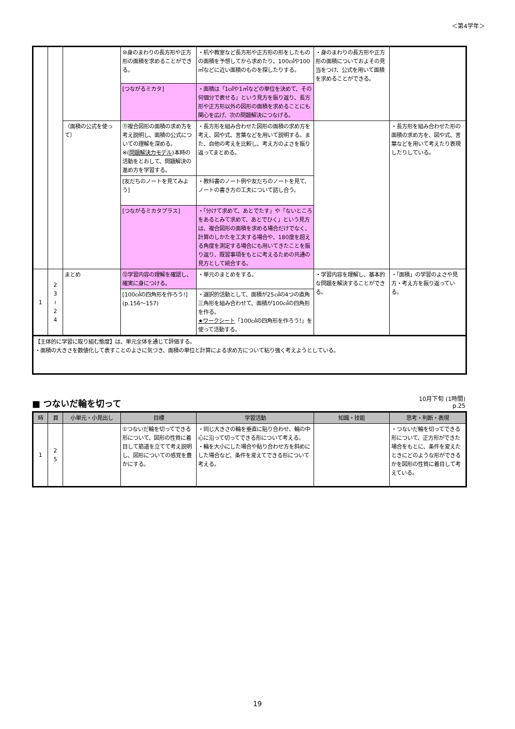＜第4学年＞
| | | | ⑩身のまわりの長方形や正方形の面積を求めることができる。 | ・机や教室など長方形や正方形の形をしたものの面積を予想してから求めたり、100㎠や100㎡などに近い面積のものを探したりする。 | ・身のまわりの長方形や正方形の面積についておよその見当をつけ、公式を用いて面積を求めることができる。 | |
| | | | [つながるミカタ] | ・面積は「1㎠や1㎡などの単位を決めて、その何個分で表せる」という見方を振り返り、長方形や正方形以外の図形の面積を求めることにも関心を広げ、次の問題解決につなげる。 | | |
| | | （面積の公式を使って） | ⑪複合図形の面積の求め方を考え説明し、面積の公式についての理解を深める。 ※( 問題解決力モデル )本時の活動をとおして、問題解決の進め方を学習する。 | ・長方形を組み合わせた図形の面積の求め方を考え、図や式、言葉などを用いて説明する。また、自他の考えを比較し、考え方のよさを振り返ってまとめる。 | | ・長方形を組み合わせた形の面積の求め方を、図や式、言葉などを用いて考えたり表現したりしている。 |
| | | | [友だちのノートを見てみよう] | ・教科書のノート例や友だちのノートを見て、ノートの書き方の工夫について話し合う。 | | |
| | | | [つながるミカタプラス] | ・「分けて求めて、あとでたす」や「ないところをあるとみて求めて、あとでひく」という見方は、複合図形の面積を求める場合だけでなく、計算のしかたを工夫する場合や、180度を超える角度を測定する場合にも用いてきたことを振り返り、既習事項をもとに考えるための共通の見方として統合する。 | | |
| 1 | 2 3 ≀ 2 4 | まとめ | ⑫学習内容の理解を確認し、確実に身につける。 | ・単元のまとめをする。 | ・学習内容を理解し、基本的な問題を解決することができる。 | ・「面積」の学習のよさや見方・考え方を振り返っている。 |
| | | | [100㎠の四角形を作ろう!](p.156～157) | ・選択的活動として、面積が25㎠の4つの直角三角形を組み合わせて、面積が100㎠の四角形を作る。 ★ワークシート 「100㎠の四角形を作ろう!」を使って活動する。 | | |
| 【主体的に学習に取り組む態度】は、単元全体を通じて評価する。 ・面積の大きさを数値化して表すことのよさに気づき、面積の単位と計算による求め方について粘り強く考えようとしている。 | | | | | | |
■ つないだ輪を切って
10月下旬 (1時間)
p.25
| 時 | 頁 | 小単元・小見出し | 目標 | 学習活動 | 知識・技能 | 思考・判断・表現 |
| --- | --- | --- | --- | --- | --- | --- |
| 1 | 2 5 | | ①つないだ輪を切ってできる形について、図形の性質に着目して筋道を立てて考え説明し、図形についての感覚を豊かにする。 | ・同じ大きさの輪を垂直に貼り合わせ、輪の中心に沿って切ってできる形について考える。 ・輪を大小にした場合や貼り合わせ方を斜めにした場合など、条件を変えてできる形について考える。 | | ・つないだ輪を切ってできる形について、正方形ができた場合をもとに、条件を変えたときにどのような形ができるかを図形の性質に着目して考えている。 |
19